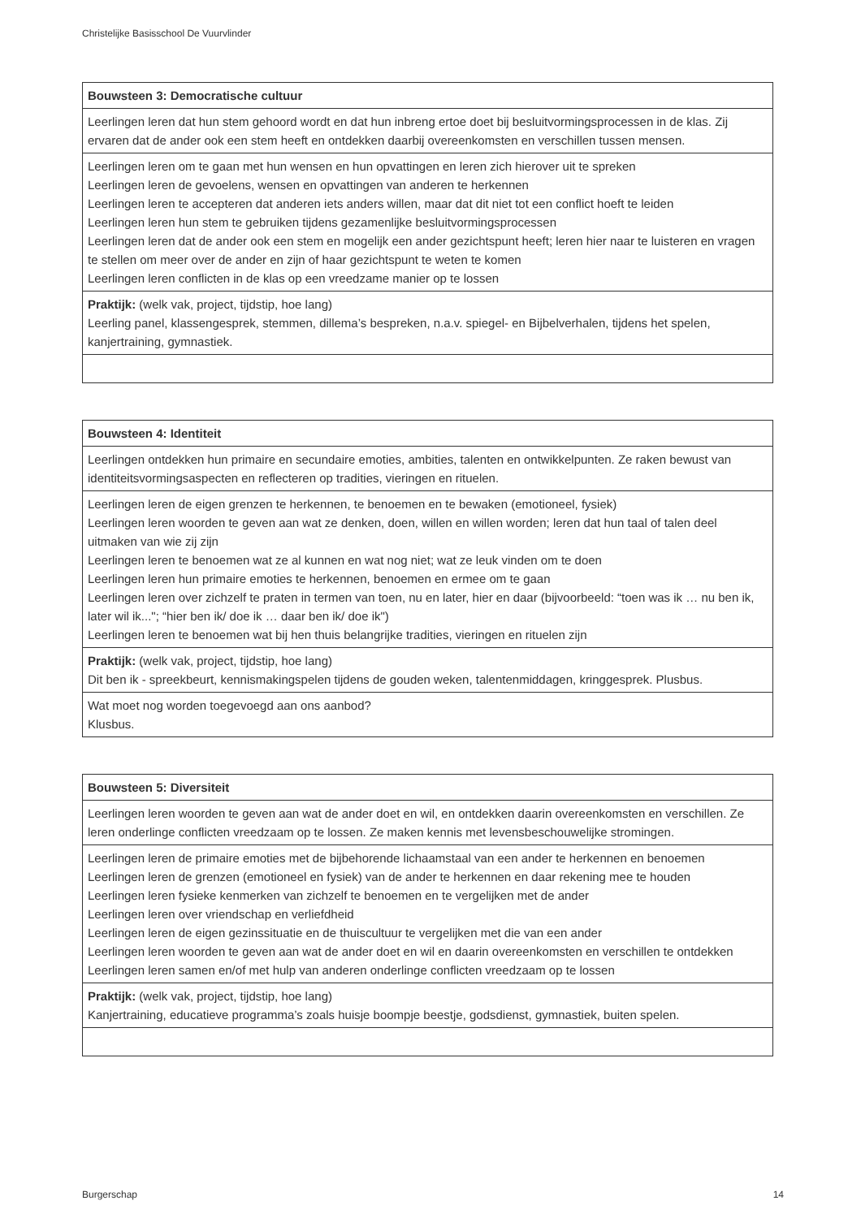Christelijke Basisschool De Vuurvlinder
| Bouwsteen 3: Democratische cultuur |
| --- |
| Leerlingen leren dat hun stem gehoord wordt en dat hun inbreng ertoe doet bij besluitvormingsprocessen in de klas. Zij ervaren dat de ander ook een stem heeft en ontdekken daarbij overeenkomsten en verschillen tussen mensen. |
| Leerlingen leren om te gaan met hun wensen en hun opvattingen en leren zich hierover uit te spreken Leerlingen leren de gevoelens, wensen en opvattingen van anderen te herkennen Leerlingen leren te accepteren dat anderen iets anders willen, maar dat dit niet tot een conflict hoeft te leiden Leerlingen leren hun stem te gebruiken tijdens gezamenlijke besluitvormingsprocessen Leerlingen leren dat de ander ook een stem en mogelijk een ander gezichtspunt heeft; leren hier naar te luisteren en vragen te stellen om meer over de ander en zijn of haar gezichtspunt te weten te komen Leerlingen leren conflicten in de klas op een vreedzame manier op te lossen |
| Praktijk: (welk vak, project, tijdstip, hoe lang) Leerling panel, klassengesprek, stemmen, dillema’s bespreken, n.a.v. spiegel- en Bijbelverhalen, tijdens het spelen, kanjertraining, gymnastiek. |
| Bouwsteen 4: Identiteit |
| --- |
| Leerlingen ontdekken hun primaire en secundaire emoties, ambities, talenten en ontwikkelpunten. Ze raken bewust van identiteitsvormingsaspecten en reflecteren op tradities, vieringen en rituelen. |
| Leerlingen leren de eigen grenzen te herkennen, te benoemen en te bewaken (emotioneel, fysiek) Leerlingen leren woorden te geven aan wat ze denken, doen, willen en willen worden; leren dat hun taal of talen deel uitmaken van wie zij zijn Leerlingen leren te benoemen wat ze al kunnen en wat nog niet; wat ze leuk vinden om te doen Leerlingen leren hun primaire emoties te herkennen, benoemen en ermee om te gaan Leerlingen leren over zichzelf te praten in termen van toen, nu en later, hier en daar (bijvoorbeeld: “toen was ik … nu ben ik, later wil ik..."; “hier ben ik/ doe ik … daar ben ik/ doe ik") Leerlingen leren te benoemen wat bij hen thuis belangrijke tradities, vieringen en rituelen zijn |
| Praktijk: (welk vak, project, tijdstip, hoe lang) Dit ben ik - spreekbeurt, kennismakingspelen tijdens de gouden weken, talentenmiddagen, kringgesprek. Plusbus. |
| Wat moet nog worden toegevoegd aan ons aanbod? Klusbus. |
| Bouwsteen 5: Diversiteit |
| --- |
| Leerlingen leren woorden te geven aan wat de ander doet en wil, en ontdekken daarin overeenkomsten en verschillen. Ze leren onderlinge conflicten vreedzaam op te lossen. Ze maken kennis met levensbeschouwelijke stromingen. |
| Leerlingen leren de primaire emoties met de bijbehorende lichaamstaal van een ander te herkennen en benoemen Leerlingen leren de grenzen (emotioneel en fysiek) van de ander te herkennen en daar rekening mee te houden Leerlingen leren fysieke kenmerken van zichzelf te benoemen en te vergelijken met de ander Leerlingen leren over vriendschap en verliefdheid Leerlingen leren de eigen gezinssituatie en de thuiscultuur te vergelijken met die van een ander Leerlingen leren woorden te geven aan wat de ander doet en wil en daarin overeenkomsten en verschillen te ontdekken Leerlingen leren samen en/of met hulp van anderen onderlinge conflicten vreedzaam op te lossen |
| Praktijk: (welk vak, project, tijdstip, hoe lang) Kanjertraining, educatieve programma’s zoals huisje boompje beestje, godsdienst, gymnastiek, buiten spelen. |
Burgerschap 14